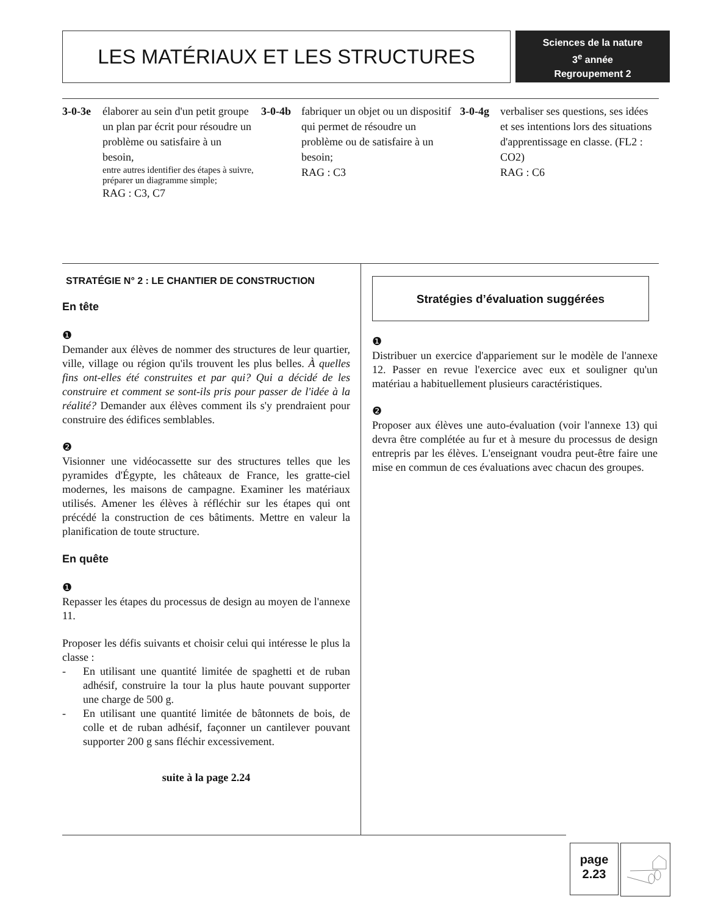LES MATÉRIAUX ET LES STRUCTURES
Sciences de la nature
3<sup>e</sup> année
Regroupement 2
3-0-3e élaborer au sein d'un petit groupe un plan par écrit pour résoudre un problème ou satisfaire à un besoin,
entre autres identifier des étapes à suivre, préparer un diagramme simple;
RAG : C3, C7
3-0-4b fabriquer un objet ou un dispositif qui permet de résoudre un problème ou de satisfaire à un besoin;
RAG : C3
3-0-4g verbaliser ses questions, ses idées et ses intentions lors des situations d'apprentissage en classe. (FL2 : CO2)
RAG : C6
STRATÉGIE N° 2 : LE CHANTIER DE CONSTRUCTION
En tête
❶
Demander aux élèves de nommer des structures de leur quartier, ville, village ou région qu'ils trouvent les plus belles. À quelles fins ont-elles été construites et par qui? Qui a décidé de les construire et comment se sont-ils pris pour passer de l'idée à la réalité? Demander aux élèves comment ils s'y prendraient pour construire des édifices semblables.
❷
Visionner une vidéocassette sur des structures telles que les pyramides d'Égypte, les châteaux de France, les gratte-ciel modernes, les maisons de campagne. Examiner les matériaux utilisés. Amener les élèves à réfléchir sur les étapes qui ont précédé la construction de ces bâtiments. Mettre en valeur la planification de toute structure.
En quête
❶
Repasser les étapes du processus de design au moyen de l'annexe 11.
Proposer les défis suivants et choisir celui qui intéresse le plus la classe :
- En utilisant une quantité limitée de spaghetti et de ruban adhésif, construire la tour la plus haute pouvant supporter une charge de 500 g.
- En utilisant une quantité limitée de bâtonnets de bois, de colle et de ruban adhésif, façonner un cantilever pouvant supporter 200 g sans fléchir excessivement.
suite à la page 2.24
Stratégies d’évaluation suggérées
❶
Distribuer un exercice d'appariement sur le modèle de l'annexe 12. Passer en revue l'exercice avec eux et souligner qu'un matériau a habituellement plusieurs caractéristiques.
❷
Proposer aux élèves une auto-évaluation (voir l'annexe 13) qui devra être complétée au fur et à mesure du processus de design entrepris par les élèves. L'enseignant voudra peut-être faire une mise en commun de ces évaluations avec chacun des groupes.
page
2.23